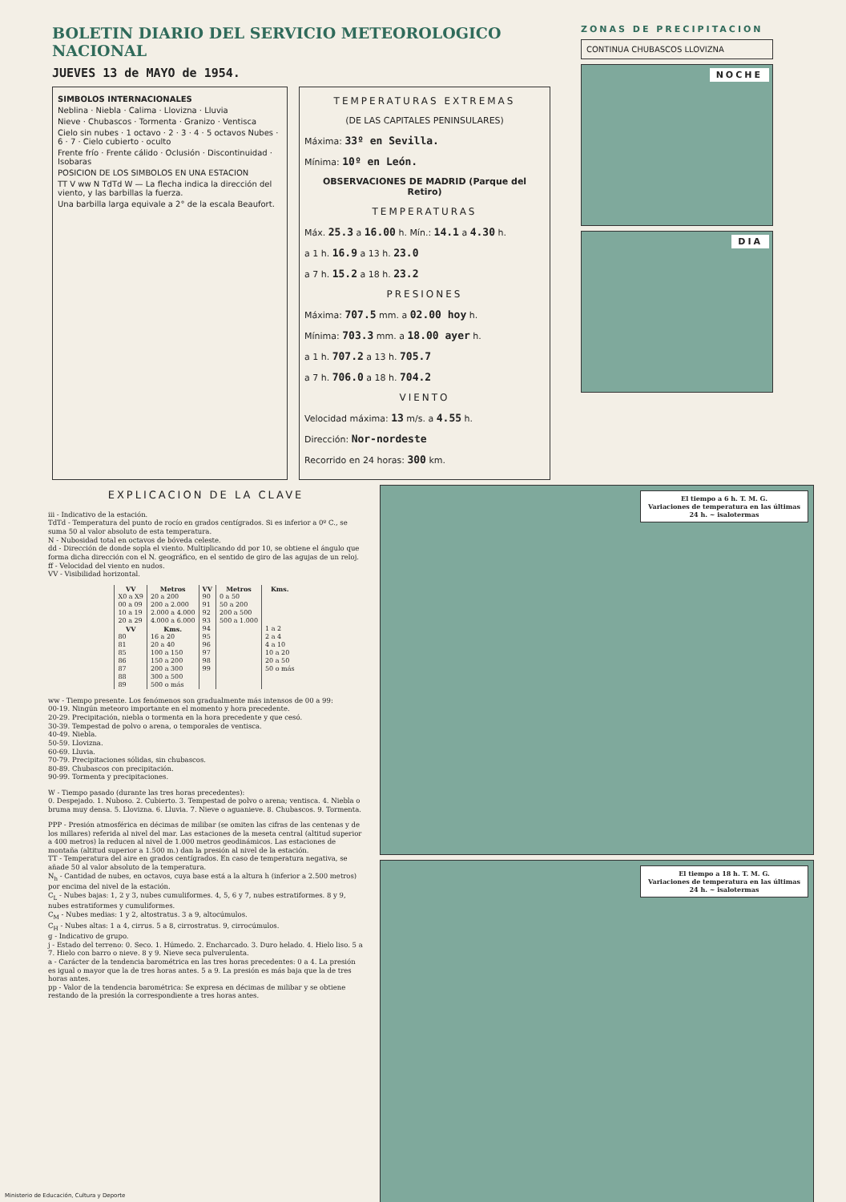BOLETIN DIARIO DEL SERVICIO METEOROLOGICO NACIONAL
JUEVES 13 de MAYO de 1954.
SIMBOLOS INTERNACIONALES
Neblina · Niebla · Calima · Llovizna · Lluvia
Nieve · Chubascos · Tormenta · Granizo · Ventisca
Cielo sin nubes · 1 octavo · 2 · 3 · 4 · 5 octavos Nubes · 6 · 7 · Cielo cubierto · oculto
Frente frío · Frente cálido · Oclusión · Discontinuidad · Isobaras
POSICION DE LOS SIMBOLOS EN UNA ESTACION
TT V ww N TdTd W — La flecha indica la dirección del viento, y las barbillas la fuerza.
Una barbilla larga equivale a 2° de la escala Beaufort.
TEMPERATURAS EXTREMAS
(DE LAS CAPITALES PENINSULARES)
Máxima: 33º en Sevilla.
Mínima: 10º en León.
OBSERVACIONES DE MADRID (Parque del Retiro)
TEMPERATURAS
Máx. 25.3 a 16.00 h. Mín.: 14.1 a 4.30 h.
a 1 h. 16.9 a 13 h. 23.0
a 7 h. 15.2 a 18 h. 23.2
PRESIONES
Máxima: 707.5 mm. a 02.00 hoy h.
Mínima: 703.3 mm. a 18.00 ayer h.
a 1 h. 707.2 a 13 h. 705.7
a 7 h. 706.0 a 18 h. 704.2
VIENTO
Velocidad máxima: 13 m/s. a 4.55 h.
Dirección: Nor-nordeste
Recorrido en 24 horas: 300 km.
ZONAS DE PRECIPITACION
CONTINUA CHUBASCOS LLOVIZNA
NOCHE
DIA
EXPLICACION DE LA CLAVE
iii - Indicativo de la estación.
TdTd - Temperatura del punto de rocío en grados centígrados. Si es inferior a 0º C., se suma 50 al valor absoluto de esta temperatura.
N - Nubosidad total en octavos de bóveda celeste.
dd - Dirección de donde sopla el viento. Multiplicando dd por 10, se obtiene el ángulo que forma dicha dirección con el N. geográfico, en el sentido de giro de las agujas de un reloj.
ff - Velocidad del viento en nudos.
VV - Visibilidad horizontal.
| VV | Metros | VV | Metros | Kms. |
| --- | --- | --- | --- | --- |
| X0 a X9 | 20 a 200 | 90 | 0 a 50 | |
| 00 a 09 | 200 a 2.000 | 91 | 50 a 200 | |
| 10 a 19 | 2.000 a 4.000 | 92 | 200 a 500 | |
| 20 a 29 | 4.000 a 6.000 | 93 | 500 a 1.000 | |
| VV | Kms. | 94 | | 1 a 2 |
| 80 | 16 a 20 | 95 | | 2 a 4 |
| 81 | 20 a 40 | 96 | | 4 a 10 |
| 85 | 100 a 150 | 97 | | 10 a 20 |
| 86 | 150 a 200 | 98 | | 20 a 50 |
| 87 | 200 a 300 | 99 | | 50 o más |
| 88 | 300 a 500 | | | |
| 89 | 500 o más | | | |
ww - Tiempo presente. Los fenómenos son gradualmente más intensos de 00 a 99:
00-19. Ningún meteoro importante en el momento y hora precedente.
20-29. Precipitación, niebla o tormenta en la hora precedente y que cesó.
30-39. Tempestad de polvo o arena, o temporales de ventisca.
40-49. Niebla.
50-59. Llovizna.
60-69. Lluvia.
70-79. Precipitaciones sólidas, sin chubascos.
80-89. Chubascos con precipitación.
90-99. Tormenta y precipitaciones.
W - Tiempo pasado (durante las tres horas precedentes):
0. Despejado. 1. Nuboso. 2. Cubierto. 3. Tempestad de polvo o arena; ventisca. 4. Niebla o bruma muy densa. 5. Llovizna. 6. Lluvia. 7. Nieve o aguanieve. 8. Chubascos. 9. Tormenta.
PPP - Presión atmosférica en décimas de milibar (se omiten las cifras de las centenas y de los millares) referida al nivel del mar. Las estaciones de la meseta central (altitud superior a 400 metros) la reducen al nivel de 1.000 metros geodinámicos. Las estaciones de montaña (altitud superior a 1.500 m.) dan la presión al nivel de la estación.
TT - Temperatura del aire en grados centígrados. En caso de temperatura negativa, se añade 50 al valor absoluto de la temperatura.
N<sub>h</sub> - Cantidad de nubes, en octavos, cuya base está a la altura h (inferior a 2.500 metros) por encima del nivel de la estación.
C<sub>L</sub> - Nubes bajas: 1, 2 y 3, nubes cumuliformes. 4, 5, 6 y 7, nubes estratiformes. 8 y 9, nubes estratiformes y cumuliformes.
C<sub>M</sub> - Nubes medias: 1 y 2, altostratus. 3 a 9, altocúmulos.
C<sub>H</sub> - Nubes altas: 1 a 4, cirrus. 5 a 8, cirrostratus. 9, cirrocúmulos.
g - Indicativo de grupo.
j - Estado del terreno: 0. Seco. 1. Húmedo. 2. Encharcado. 3. Duro helado. 4. Hielo liso. 5 a 7. Hielo con barro o nieve. 8 y 9. Nieve seca pulverulenta.
a - Carácter de la tendencia barométrica en las tres horas precedentes: 0 a 4. La presión es igual o mayor que la de tres horas antes. 5 a 9. La presión es más baja que la de tres horas antes.
pp - Valor de la tendencia barométrica: Se expresa en décimas de milibar y se obtiene restando de la presión la correspondiente a tres horas antes.
El tiempo a 6 h. T. M. G.
Variaciones de temperatura en las últimas 24 h. ~ isalotermas
El tiempo a 18 h. T. M. G.
Variaciones de temperatura en las últimas 24 h. ~ isalotermas
Ministerio de Educación, Cultura y Deporte